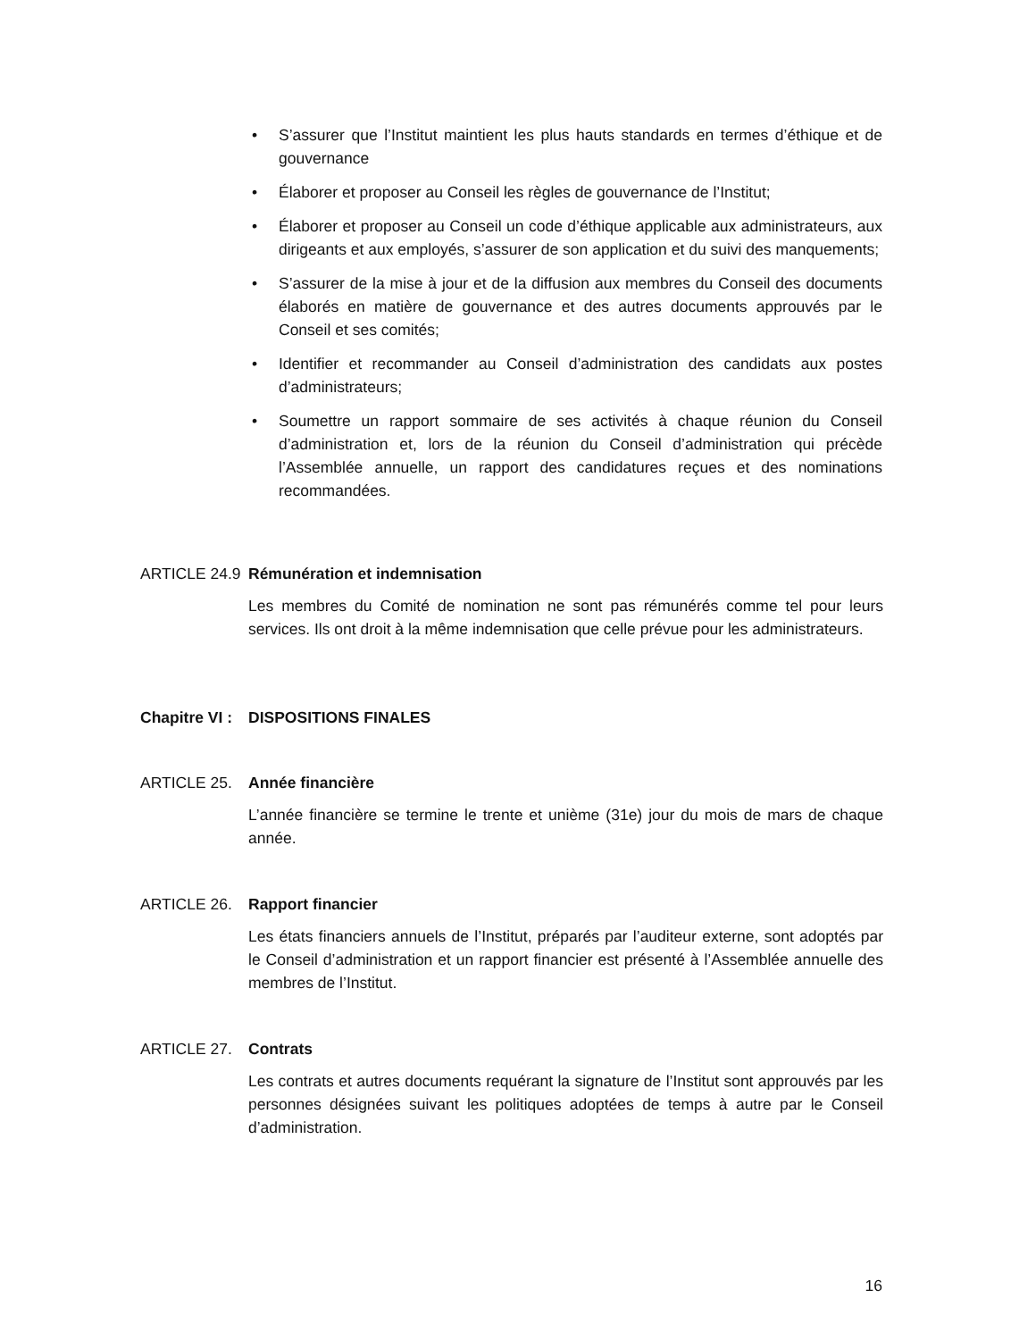• S’assurer que l’Institut maintient les plus hauts standards en termes d’éthique et de gouvernance
• Élaborer et proposer au Conseil les règles de gouvernance de l’Institut;
• Élaborer et proposer au Conseil un code d’éthique applicable aux administrateurs, aux dirigeants et aux employés, s’assurer de son application et du suivi des manquements;
• S’assurer de la mise à jour et de la diffusion aux membres du Conseil des documents élaborés en matière de gouvernance et des autres documents approuvés par le Conseil et ses comités;
• Identifier et recommander au Conseil d’administration des candidats aux postes d’administrateurs;
• Soumettre un rapport sommaire de ses activités à chaque réunion du Conseil d’administration et, lors de la réunion du Conseil d’administration qui précède l’Assemblée annuelle, un rapport des candidatures reçues et des nominations recommandées.
ARTICLE 24.9 Rémunération et indemnisation
Les membres du Comité de nomination ne sont pas rémunérés comme tel pour leurs services. Ils ont droit à la même indemnisation que celle prévue pour les administrateurs.
Chapitre VI : DISPOSITIONS FINALES
ARTICLE 25. Année financière
L’année financière se termine le trente et unième (31e) jour du mois de mars de chaque année.
ARTICLE 26. Rapport financier
Les états financiers annuels de l’Institut, préparés par l’auditeur externe, sont adoptés par le Conseil d’administration et un rapport financier est présenté à l’Assemblée annuelle des membres de l’Institut.
ARTICLE 27. Contrats
Les contrats et autres documents requérant la signature de l’Institut sont approuvés par les personnes désignées suivant les politiques adoptées de temps à autre par le Conseil d’administration.
16